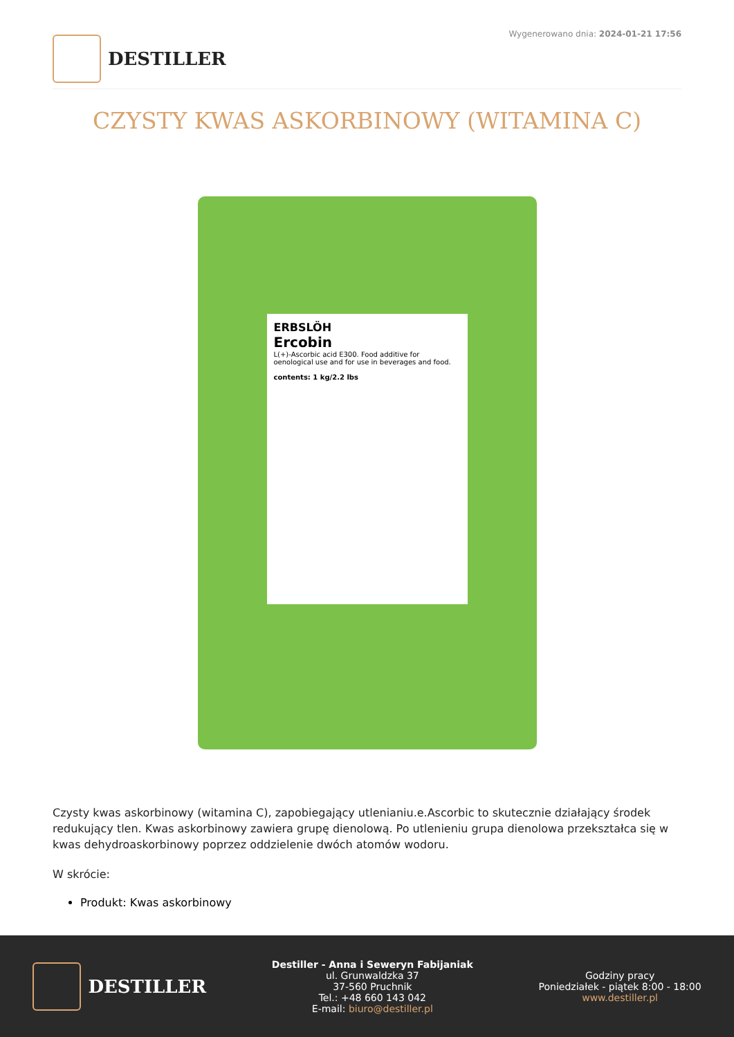DESTILLER
Wygenerowano dnia: 2024-01-21 17:56
CZYSTY KWAS ASKORBINOWY (WITAMINA C)
ERBSLÖH
Ercobin
L(+)-Ascorbic acid E300. Food additive for oenological use and for use in beverages and food.
contents: 1 kg/2.2 lbs
Czysty kwas askorbinowy (witamina C), zapobiegający utlenianiu.e.Ascorbic to skutecznie działający środek redukujący tlen. Kwas askorbinowy zawiera grupę dienolową. Po utlenieniu grupa dienolowa przekształca się w kwas dehydroaskorbinowy poprzez oddzielenie dwóch atomów wodoru.
W skrócie:
Produkt: Kwas askorbinowy
DESTILLER
Destiller - Anna i Seweryn Fabijaniak
ul. Grunwaldzka 37
37-560 Pruchnik
Tel.: +48 660 143 042
E-mail: biuro@destiller.pl
Godziny pracy
Poniedziałek - piątek 8:00 - 18:00
www.destiller.pl